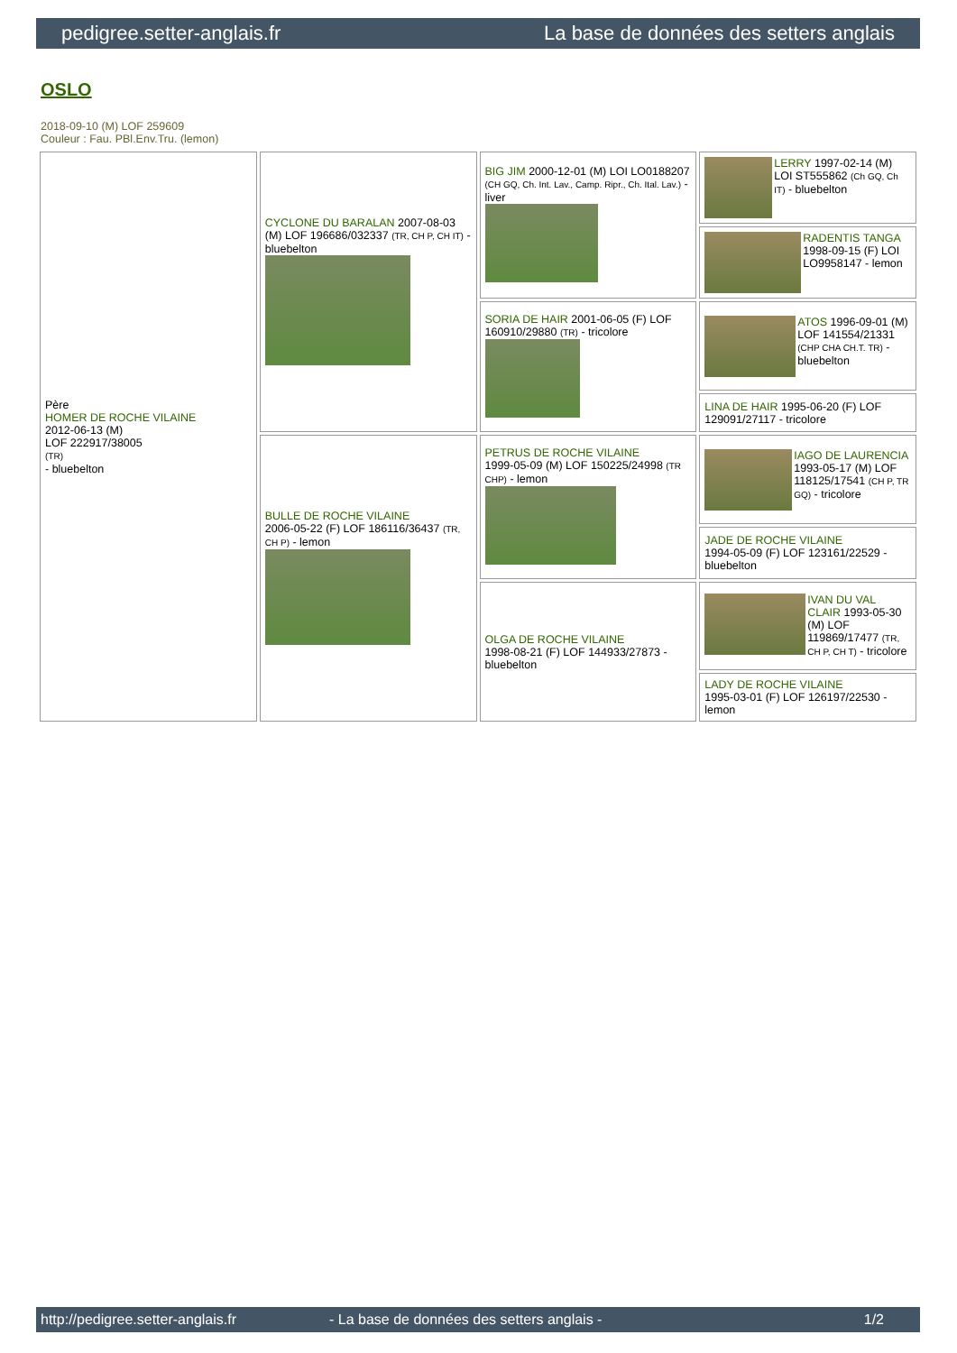pedigree.setter-anglais.fr La base de données des setters anglais
OSLO
2018-09-10 (M) LOF 259609
Couleur : Fau. PBl.Env.Tru. (lemon)
| Père HOMER DE ROCHE VILAINE 2012-06-13 (M) LOF 222917/38005 (TR) - bluebelton | CYCLONE DU BARALAN 2007-08-03 (M) LOF 196686/032337 (TR, CH P, CH IT) - bluebelton | BIG JIM 2000-12-01 (M) LOI LO0188207 (CH GQ, Ch. Int. Lav., Camp. Ripr., Ch. Ital. Lav.) - liver | LERRY 1997-02-14 (M) LOI ST555862 (Ch GQ, Ch IT) - bluebelton |
| | | | RADENTIS TANGA 1998-09-15 (F) LOI LO9958147 - lemon |
| | | SORIA DE HAIR 2001-06-05 (F) LOF 160910/29880 (TR) - tricolore | ATOS 1996-09-01 (M) LOF 141554/21331 (CHP CHA CH.T. TR) - bluebelton |
| | | | LINA DE HAIR 1995-06-20 (F) LOF 129091/27117 - tricolore |
| | BULLE DE ROCHE VILAINE 2006-05-22 (F) LOF 186116/36437 (TR, CH P) - lemon | PETRUS DE ROCHE VILAINE 1999-05-09 (M) LOF 150225/24998 (TR CHP) - lemon | IAGO DE LAURENCIA 1993-05-17 (M) LOF 118125/17541 (CH P, TR GQ) - tricolore |
| | | | JADE DE ROCHE VILAINE 1994-05-09 (F) LOF 123161/22529 - bluebelton |
| | | OLGA DE ROCHE VILAINE 1998-08-21 (F) LOF 144933/27873 - bluebelton | IVAN DU VAL CLAIR 1993-05-30 (M) LOF 119869/17477 (TR, CH P, CH T) - tricolore |
| | | | LADY DE ROCHE VILAINE 1995-03-01 (F) LOF 126197/22530 - lemon |
http://pedigree.setter-anglais.fr - La base de données des setters anglais - 1/2